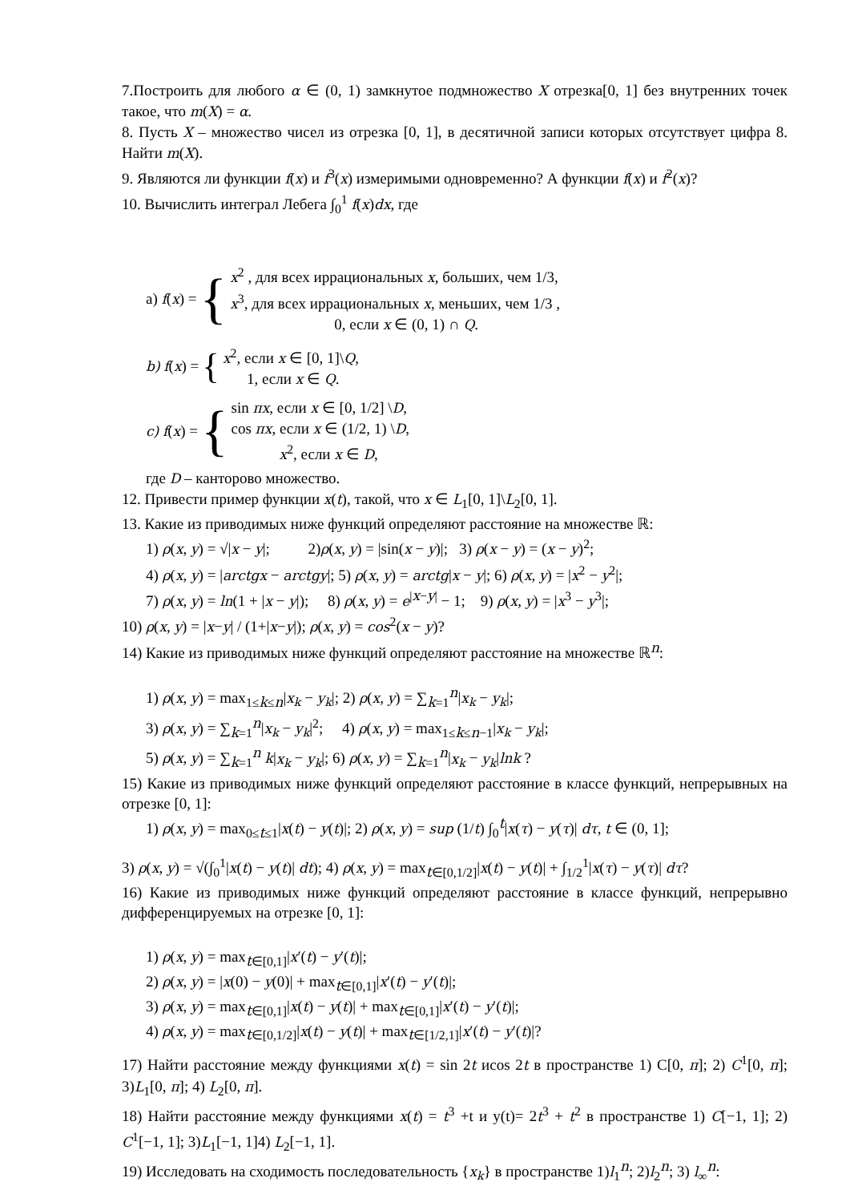7.Построить для любого α ∈ (0, 1) замкнутое подмножество X отрезка[0, 1] без внутренних точек такое, что m(X) = α.
8. Пусть X – множество чисел из отрезка [0, 1], в десятичной записи которых отсутствует цифра 8. Найти m(X).
9. Являются ли функции f(x) и f<sup>3</sup>(x) измеримыми одновременно? А функции f(x) и f<sup>2</sup>(x)?
10. Вычислить интеграл Лебега ∫<sub>0</sub><sup>1</sup> f(x)dx, где
a) f(x) = {
x<sup>2</sup> , для всех иррациональных x, больших, чем 1/3,
x<sup>3</sup>, для всех иррациональных x, меньших, чем 1/3 ,
0, если x ∈ (0, 1) ∩ Q.
b) f(x) = {
x<sup>2</sup>, если x ∈ [0, 1]\Q,
1, если x ∈ Q.
c) f(x) = {
sin πx, если x ∈ [0, 1/2] \D,
cos πx, если x ∈ (1/2, 1) \D,
x<sup>2</sup>, если x ∈ D,
где D – канторово множество.
12. Привести пример функции x(t), такой, что x ∈ L<sub>1</sub>[0, 1]\L<sub>2</sub>[0, 1].
13. Какие из приводимых ниже функций определяют расстояние на множестве ℝ:
1) ρ(x, y) = √|x − y|; 2)ρ(x, y) = |sin(x − y)|; 3) ρ(x − y) = (x − y)<sup>2</sup>;
4) ρ(x, y) = |arctgx − arctgy|; 5) ρ(x, y) = arctg|x − y|; 6) ρ(x, y) = |x<sup>2</sup> − y<sup>2</sup>|;
7) ρ(x, y) = ln(1 + |x − y|); 8) ρ(x, y) = e<sup>|x−y|</sup> − 1; 9) ρ(x, y) = |x<sup>3</sup> − y<sup>3</sup>|;
10) ρ(x, y) = |x−y| / (1+|x−y|); ρ(x, y) = cos<sup>2</sup>(x − y)?
14) Какие из приводимых ниже функций определяют расстояние на множестве ℝ<sup>n</sup>:
1) ρ(x, y) = max<sub>1≤k≤n</sub>|x<sub>k</sub> − y<sub>k</sub>|; 2) ρ(x, y) = ∑<sub>k=1</sub><sup>n</sup>|x<sub>k</sub> − y<sub>k</sub>|;
3) ρ(x, y) = ∑<sub>k=1</sub><sup>n</sup>|x<sub>k</sub> − y<sub>k</sub>|<sup>2</sup>; 4) ρ(x, y) = max<sub>1≤k≤n−1</sub>|x<sub>k</sub> − y<sub>k</sub>|;
5) ρ(x, y) = ∑<sub>k=1</sub><sup>n</sup> k|x<sub>k</sub> − y<sub>k</sub>|; 6) ρ(x, y) = ∑<sub>k=1</sub><sup>n</sup>|x<sub>k</sub> − y<sub>k</sub>|lnk ?
15) Какие из приводимых ниже функций определяют расстояние в классе функций, непрерывных на отрезке [0, 1]:
1) ρ(x, y) = max<sub>0≤t≤1</sub>|x(t) − y(t)|; 2) ρ(x, y) = sup (1/t) ∫<sub>0</sub><sup>t</sup>|x(τ) − y(τ)| dτ, t ∈ (0, 1];
3) ρ(x, y) = √(∫<sub>0</sub><sup>1</sup>|x(t) − y(t)| dt); 4) ρ(x, y) = max<sub>t∈[0,1/2]</sub>|x(t) − y(t)| + ∫<sub>1/2</sub><sup>1</sup>|x(τ) − y(τ)| dτ?
16) Какие из приводимых ниже функций определяют расстояние в классе функций, непрерывно дифференцируемых на отрезке [0, 1]:
1) ρ(x, y) = max<sub>t∈[0,1]</sub>|x′(t) − y′(t)|;
2) ρ(x, y) = |x(0) − y(0)| + max<sub>t∈[0,1]</sub>|x′(t) − y′(t)|;
3) ρ(x, y) = max<sub>t∈[0,1]</sub>|x(t) − y(t)| + max<sub>t∈[0,1]</sub>|x′(t) − y′(t)|;
4) ρ(x, y) = max<sub>t∈[0,1/2]</sub>|x(t) − y(t)| + max<sub>t∈[1/2,1]</sub>|x′(t) − y′(t)|?
17) Найти расстояние между функциями x(t) = sin 2t иcos 2t в пространстве 1) C[0, π]; 2) C<sup>1</sup>[0, π]; 3)L<sub>1</sub>[0, π]; 4) L<sub>2</sub>[0, π].
18) Найти расстояние между функциями x(t) = t<sup>3</sup> +t и y(t)= 2t<sup>3</sup> + t<sup>2</sup> в пространстве 1) C[−1, 1]; 2) C<sup>1</sup>[−1, 1]; 3)L<sub>1</sub>[−1, 1]4) L<sub>2</sub>[−1, 1].
19) Исследовать на сходимость последовательность {x<sub>k</sub>} в пространстве 1)l<sub>1</sub><sup>n</sup>; 2)l<sub>2</sub><sup>n</sup>; 3) l<sub>∞</sub><sup>n</sup>: